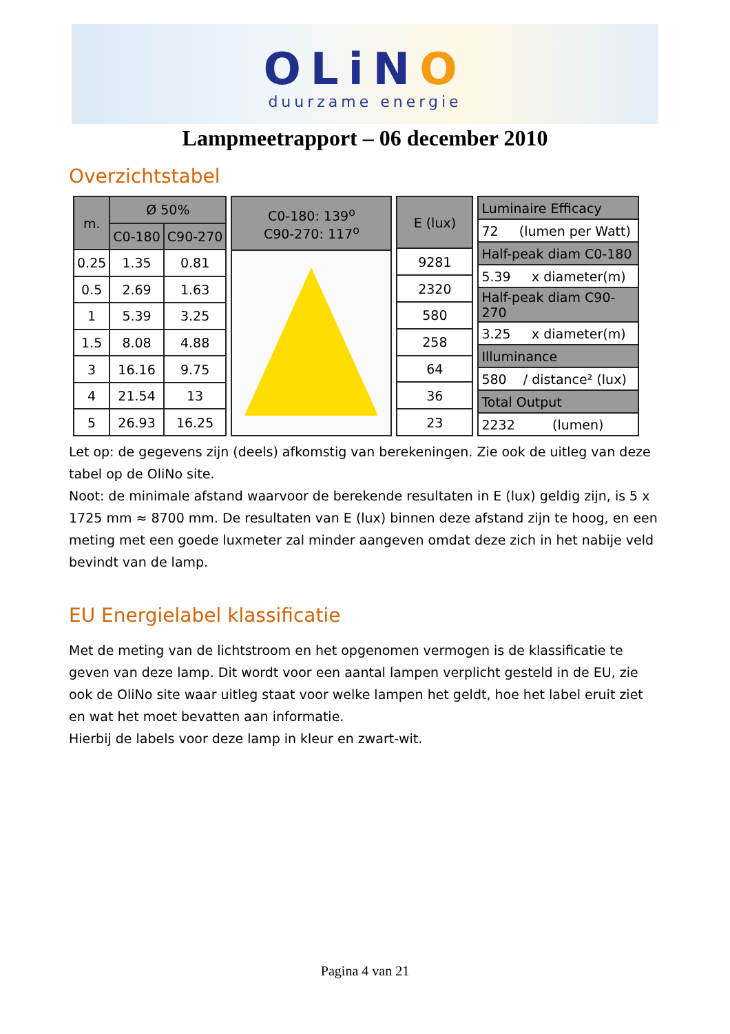OLiNO
duurzame energie
Lampmeetrapport – 06 december 2010
Overzichtstabel
| m. | Ø 50% | |
| --- | --- | --- |
| | C0-180 | C90-270 |
| 0.25 | 1.35 | 0.81 |
| 0.5 | 2.69 | 1.63 |
| 1 | 5.39 | 3.25 |
| 1.5 | 8.08 | 4.88 |
| 3 | 16.16 | 9.75 |
| 4 | 21.54 | 13 |
| 5 | 26.93 | 16.25 |
| C0-180: 139<sup>o</sup> C90-270: 117<sup>o</sup> |
| --- |
| E (lux) |
| --- |
| 9281 |
| 2320 |
| 580 |
| 258 |
| 64 |
| 36 |
| 23 |
| Luminaire Efficacy |
| --- |
| 72 (lumen per Watt) |
| Half-peak diam C0-180 |
| 5.39 x diameter(m) |
| Half-peak diam C90-270 |
| 3.25 x diameter(m) |
| Illuminance |
| 580 / distance² (lux) |
| Total Output |
| 2232 (lumen) |
Let op: de gegevens zijn (deels) afkomstig van berekeningen. Zie ook de uitleg van deze tabel op de OliNo site.
Noot: de minimale afstand waarvoor de berekende resultaten in E (lux) geldig zijn, is 5 x 1725 mm ≈ 8700 mm. De resultaten van E (lux) binnen deze afstand zijn te hoog, en een meting met een goede luxmeter zal minder aangeven omdat deze zich in het nabije veld bevindt van de lamp.
EU Energielabel klassificatie
Met de meting van de lichtstroom en het opgenomen vermogen is de klassificatie te geven van deze lamp. Dit wordt voor een aantal lampen verplicht gesteld in de EU, zie ook de OliNo site waar uitleg staat voor welke lampen het geldt, hoe het label eruit ziet en wat het moet bevatten aan informatie.
Hierbij de labels voor deze lamp in kleur en zwart-wit.
Pagina 4 van 21